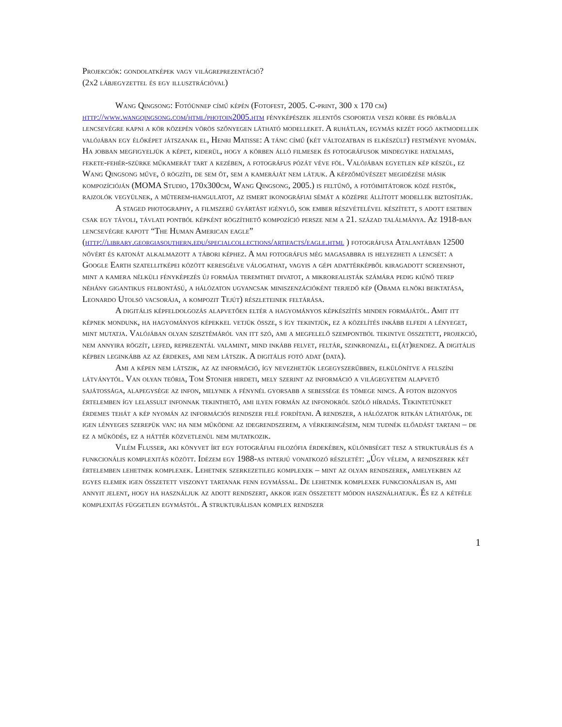Projekciók: gondolatképek vagy világreprezentáció?
(2x2 lábjegyzettel és egy illusztrációval)
Wang Qingsong: Fotóünnep című képén (Fotofest, 2005. C-print, 300 x 170 cm) http://www.wangqingsong.com/html/photoin2005.htm fényképészek jelentős csoportja veszi körbe és próbálja lencsevégre kapni a kör közepén vörös szőnyegen látható modelleket. A ruhátlan, egymás kezét fogó aktmodellek valójában egy élőképet játszanak el, Henri Matisse: A tánc című (két változatban is elkészült) festménye nyomán. Ha jobban megfigyeljük a képet, kiderül, hogy a körben álló filmesek és fotográfusok mindegyike hatalmas, fekete-fehér-szürke műkamerát tart a kezében, a fotográfus pózát véve föl. Valójában egyetlen kép készül, ez Wang Qingsong műve, ő rögzíti, de sem őt, sem a kameráját nem látjuk. A képzőművészet megidézése másik kompozícióján (MOMA Studio, 170x300cm, Wang Qingsong, 2005.) is feltűnő, a fotóimitátorok közé festők, rajzolók vegyülnek, a műterem-hangulatot, az ismert ikonográfiai sémát a középre állított modellek biztosítják.
A staged photography, a filmszerű gyártást igénylő, sok ember részvételével készített, s adott esetben csak egy távoli, távlati pontból képként rögzíthető kompozíció persze nem a 21. század találmánya. Az 1918-ban lencsevégre kapott “The Human American eagle” (http://library.georgiasouthern.edu/specialcollections/artifacts/eagle.html ) fotográfusa Atalantában 12500 nővért és katonát alkalmazott a tábori képhez. A mai fotográfus még magasabbra is helyezheti a lencsét: a Google Earth szatellitképei között keresgélve válogathat, vagyis a gépi adattérképből kiragadott screenshot, mint a kamera nélküli fényképezés új formája teremthet divatot, a mikrorealisták számára pedig kiűnő terep néhány gigantikus felbontású, a hálózaton ugyancsak miniszenzációként terjedő kép (Obama elnöki beiktatása, Leonardo Utolsó vacsorája, a kompozit Tejút) részleteinek feltárása.
A digitális képfeldolgozás alapvetően eltér a hagyományos képkészítés minden formájától. Amit itt képnek mondunk, ha hagyományos képekkel vetjük össze, s így tekintjük, ez a közelítés inkább elfedi a lényeget, mint mutatja. Valójában olyan szisztémáról van itt szó, ami a megfelelő szempontból tekintve összetett, projekció, nem annyira rögzít, lefed, reprezentál valamint, mind inkább felvet, feltár, szinkronizál, el(át)rendez. A digitális képben leginkább az az érdekes, ami nem látszik. A digitális fotó adat (data).
Ami a képen nem látszik, az az információ, így nevezhetjük legegyszerűbben, elkülönítve a felszíni látványtól. Van olyan teória, Tom Stonier hirdeti, mely szerint az információ a világegyetem alapvető sajátossága, alapegysége az infon, melynek a fénynél gyorsabb a sebessége és tömege nincs. A foton bizonyos értelemben így lelassult infonnak tekinthető, ami ilyen formán az infonokról szóló híradás. Tekintetünket érdemes tehát a kép nyomán az információs rendszer felé fordítani. A rendszer, a hálózatok ritkán láthatóak, de igen lényeges szerepük van: ha nem működne az idegrendszerem, a vérkeringésem, nem tudnék előadást tartani – de ez a működés, ez a háttér közvetlenül nem mutatkozik.
Vilém Flusser, aki könyvet írt egy fotográfiai filozófia érdekében, különbséget tesz a strukturális és a funkcionális komplexitás között. Idézem egy 1988-as interjú vonatkozó részletét: „Úgy vélem, a rendszerek két értelemben lehetnek komplexek. Lehetnek szerkezetileg komplexek – mint az olyan rendszerek, amelyekben az egyes elemek igen összetett viszonyt tartanak fenn egymással. De lehetnek komplexek funkcionálisan is, ami annyit jelent, hogy ha használjuk az adott rendszert, akkor igen összetett módon használhatjuk. És ez a kétféle komplexitás független egymástól. A strukturálisan komplex rendszer
1